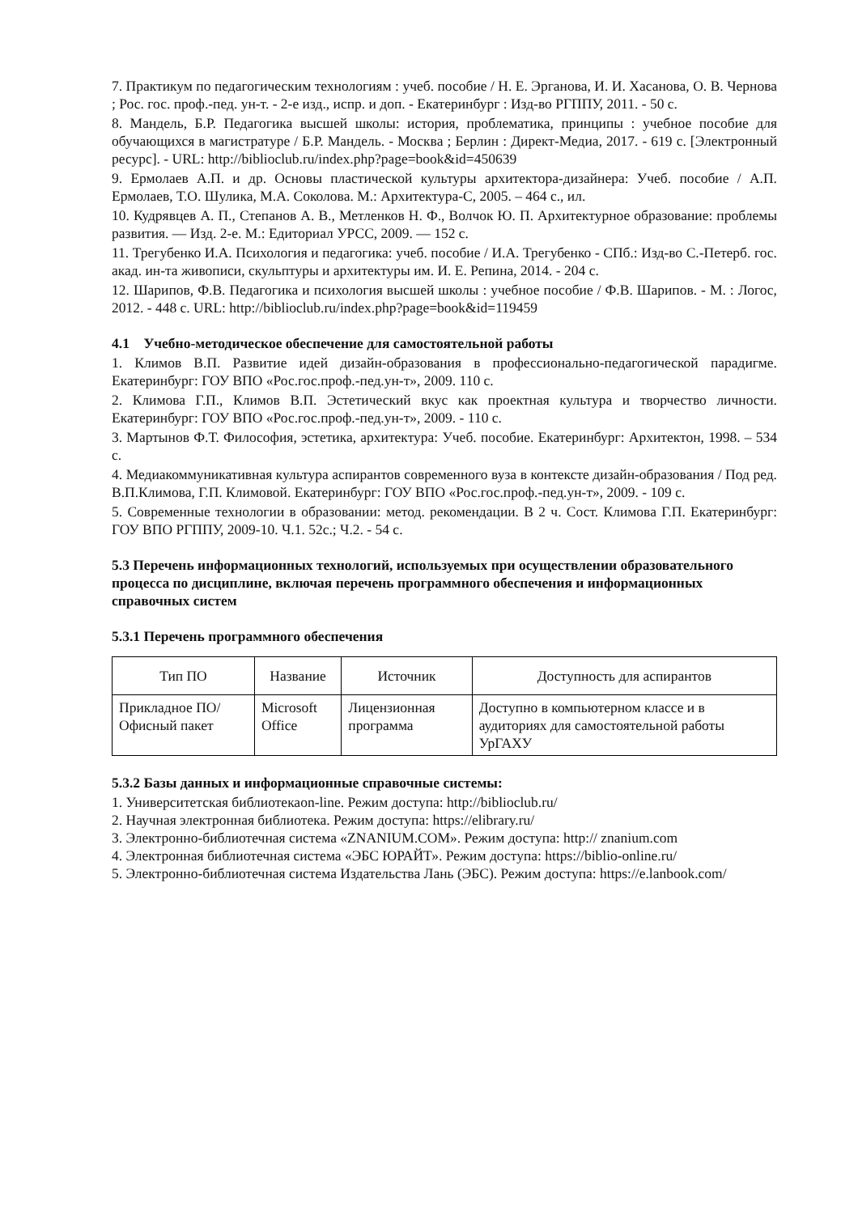7. Практикум по педагогическим технологиям : учеб. пособие / Н. Е. Эрганова, И. И. Хасанова, О. В. Чернова ; Рос. гос. проф.-пед. ун-т. - 2-е изд., испр. и доп. - Екатеринбург : Изд-во РГППУ, 2011. - 50 с.
8. Мандель, Б.Р. Педагогика высшей школы: история, проблематика, принципы : учебное пособие для обучающихся в магистратуре / Б.Р. Мандель. - Москва ; Берлин : Директ-Медиа, 2017. - 619 с. [Электронный ресурс]. - URL: http://biblioclub.ru/index.php?page=book&id=450639
9. Ермолаев А.П. и др. Основы пластической культуры архитектора-дизайнера: Учеб. пособие / А.П. Ермолаев, Т.О. Шулика, М.А. Соколова. М.: Архитектура-С, 2005. – 464 с., ил.
10. Кудрявцев А. П., Степанов А. В., Метленков Н. Ф., Волчок Ю. П. Архитектурное образование: проблемы развития. — Изд. 2-е. М.: Едиториал УРСС, 2009. — 152 с.
11. Трегубенко И.А. Психология и педагогика: учеб. пособие / И.А. Трегубенко - СПб.: Изд-во С.-Петерб. гос. акад. ин-та живописи, скульптуры и архитектуры им. И. Е. Репина, 2014. - 204 с.
12. Шарипов, Ф.В. Педагогика и психология высшей школы : учебное пособие / Ф.В. Шарипов. - М. : Логос, 2012. - 448 с. URL: http://biblioclub.ru/index.php?page=book&id=119459
4.1 Учебно-методическое обеспечение для самостоятельной работы
1. Климов В.П. Развитие идей дизайн-образования в профессионально-педагогической парадигме. Екатеринбург: ГОУ ВПО «Рос.гос.проф.-пед.ун-т», 2009. 110 с.
2. Климова Г.П., Климов В.П. Эстетический вкус как проектная культура и творчество личности. Екатеринбург: ГОУ ВПО «Рос.гос.проф.-пед.ун-т», 2009. - 110 с.
3. Мартынов Ф.Т. Философия, эстетика, архитектура: Учеб. пособие. Екатеринбург: Архитектон, 1998. – 534 с.
4. Медиакоммуникативная культура аспирантов современного вуза в контексте дизайн-образования / Под ред. В.П.Климова, Г.П. Климовой. Екатеринбург: ГОУ ВПО «Рос.гос.проф.-пед.ун-т», 2009. - 109 с.
5. Современные технологии в образовании: метод. рекомендации. В 2 ч. Сост. Климова Г.П. Екатеринбург: ГОУ ВПО РГППУ, 2009-10. Ч.1. 52с.; Ч.2. - 54 с.
5.3 Перечень информационных технологий, используемых при осуществлении образовательного процесса по дисциплине, включая перечень программного обеспечения и информационных справочных систем
5.3.1 Перечень программного обеспечения
| Тип ПО | Название | Источник | Доступность для аспирантов |
| --- | --- | --- | --- |
| Прикладное ПО/ Офисный пакет | Microsoft Office | Лицензионная программа | Доступно в компьютерном классе и в аудиториях для самостоятельной работы УрГАХУ |
5.3.2 Базы данных и информационные справочные системы:
1. Университетская библиотекаon-line. Режим доступа: http://biblioclub.ru/
2. Научная электронная библиотека. Режим доступа: https://elibrary.ru/
3. Электронно-библиотечная система «ZNANIUM.COM». Режим доступа: http:// znanium.com
4. Электронная библиотечная система «ЭБС ЮРАЙТ». Режим доступа: https://biblio-online.ru/
5. Электронно-библиотечная система Издательства Лань (ЭБС). Режим доступа: https://e.lanbook.com/